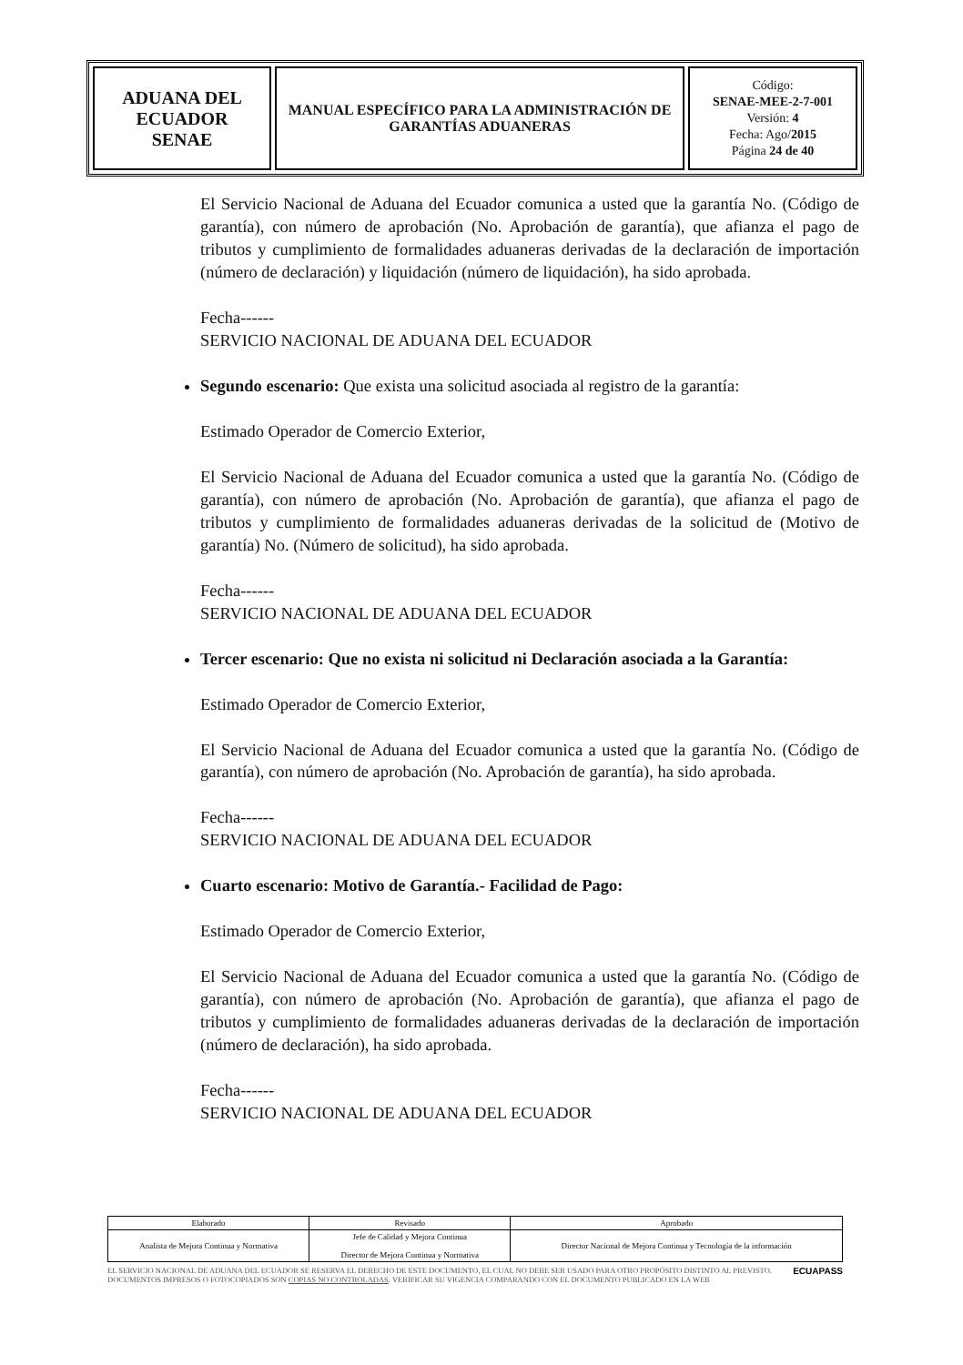| ADUANA DEL ECUADOR SENAE | MANUAL ESPECÍFICO PARA LA ADMINISTRACIÓN DE GARANTÍAS ADUANERAS | Código: SENAE-MEE-2-7-001 Versión: 4 Fecha: Ago/ 2015 Página 24 de 40 |
El Servicio Nacional de Aduana del Ecuador comunica a usted que la garantía No. (Código de garantía), con número de aprobación (No. Aprobación de garantía), que afianza el pago de tributos y cumplimiento de formalidades aduaneras derivadas de la declaración de importación (número de declaración) y liquidación (número de liquidación), ha sido aprobada.
Fecha------
SERVICIO NACIONAL DE ADUANA DEL ECUADOR
Segundo escenario: Que exista una solicitud asociada al registro de la garantía:
Estimado Operador de Comercio Exterior,
El Servicio Nacional de Aduana del Ecuador comunica a usted que la garantía No. (Código de garantía), con número de aprobación (No. Aprobación de garantía), que afianza el pago de tributos y cumplimiento de formalidades aduaneras derivadas de la solicitud de (Motivo de garantía) No. (Número de solicitud), ha sido aprobada.
Fecha------
SERVICIO NACIONAL DE ADUANA DEL ECUADOR
Tercer escenario: Que no exista ni solicitud ni Declaración asociada a la Garantía:
Estimado Operador de Comercio Exterior,
El Servicio Nacional de Aduana del Ecuador comunica a usted que la garantía No. (Código de garantía), con número de aprobación (No. Aprobación de garantía), ha sido aprobada.
Fecha------
SERVICIO NACIONAL DE ADUANA DEL ECUADOR
Cuarto escenario: Motivo de Garantía.- Facilidad de Pago:
Estimado Operador de Comercio Exterior,
El Servicio Nacional de Aduana del Ecuador comunica a usted que la garantía No. (Código de garantía), con número de aprobación (No. Aprobación de garantía), que afianza el pago de tributos y cumplimiento de formalidades aduaneras derivadas de la declaración de importación (número de declaración), ha sido aprobada.
Fecha------
SERVICIO NACIONAL DE ADUANA DEL ECUADOR
| Elaborado | Revisado | Aprobado |
| --- | --- | --- |
| Analista de Mejora Continua y Normativa | Jefe de Calidad y Mejora Continua Director de Mejora Continua y Normativa | Director Nacional de Mejora Continua y Tecnología de la información |
EL SERVICIO NACIONAL DE ADUANA DEL ECUADOR SE RESERVA EL DERECHO DE ESTE DOCUMENTO, EL CUAL NO DEBE SER USADO PARA OTRO PROPÓSITO DISTINTO AL PREVISTO. DOCUMENTOS IMPRESOS O FOTOCOPIADOS SON COPIAS NO CONTROLADAS. VERIFICAR SU VIGENCIA COMPARANDO CON EL DOCUMENTO PUBLICADO EN LA WEB
ECUAPASS